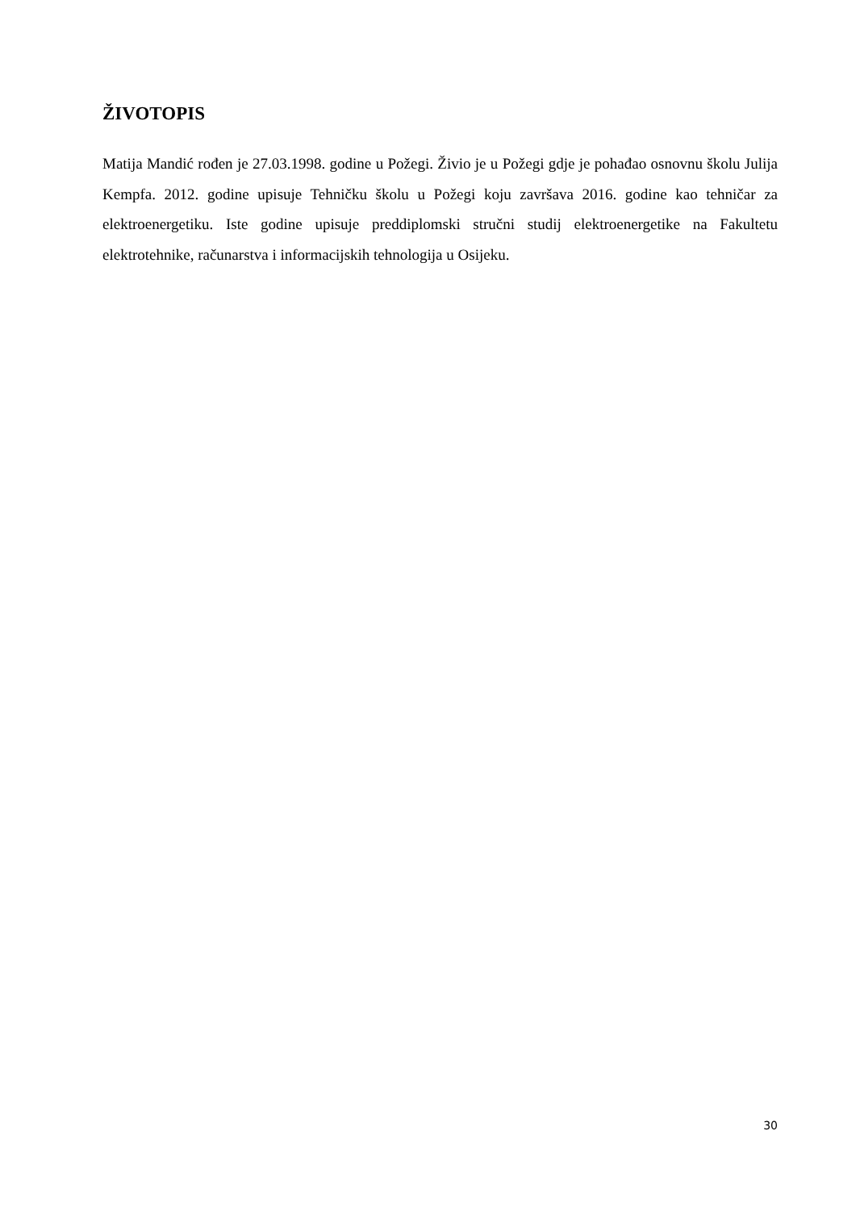ŽIVOTOPIS
Matija Mandić rođen je 27.03.1998. godine u Požegi. Živio je u Požegi gdje je pohađao osnovnu školu Julija Kempfa. 2012. godine upisuje Tehničku školu u Požegi koju završava 2016. godine kao tehničar za elektroenergetiku. Iste godine upisuje preddiplomski stručni studij elektroenergetike na Fakultetu elektrotehnike, računarstva i informacijskih tehnologija u Osijeku.
30